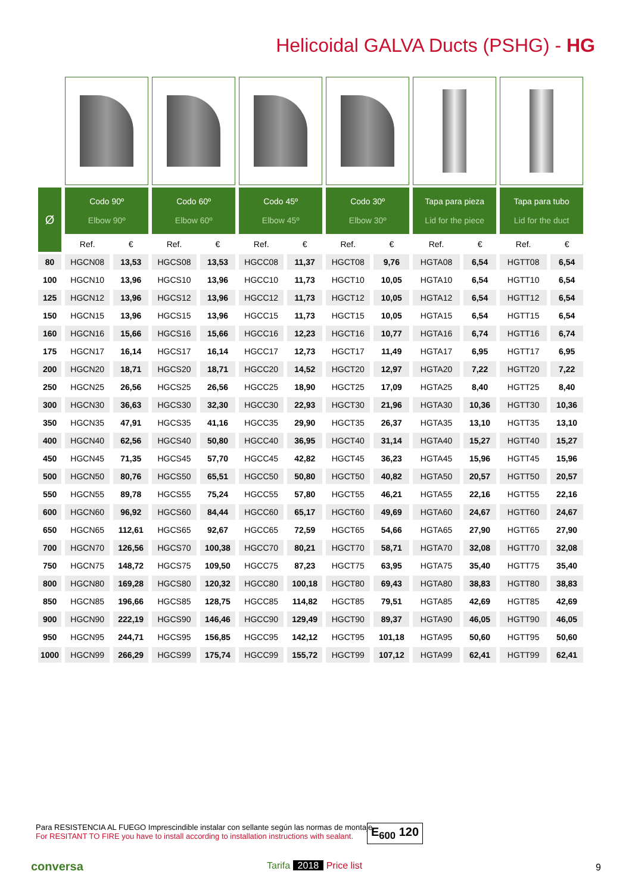Helicoidal GALVA Ducts (PSHG) - HG
| Ø | Codo 90º Elbow 90º | | Codo 60º Elbow 60º | | Codo 45º Elbow 45º | | Codo 30º Elbow 30º | | Tapa para pieza Lid for the piece | | Tapa para tubo Lid for the duct | |
| --- | --- | --- | --- | --- | --- | --- | --- | --- | --- | --- | --- | --- |
| | Ref. | € | Ref. | € | Ref. | € | Ref. | € | Ref. | € | Ref. | € |
| 80 | HGCN08 | 13,53 | HGCS08 | 13,53 | HGCC08 | 11,37 | HGCT08 | 9,76 | HGTA08 | 6,54 | HGTT08 | 6,54 |
| 100 | HGCN10 | 13,96 | HGCS10 | 13,96 | HGCC10 | 11,73 | HGCT10 | 10,05 | HGTA10 | 6,54 | HGTT10 | 6,54 |
| 125 | HGCN12 | 13,96 | HGCS12 | 13,96 | HGCC12 | 11,73 | HGCT12 | 10,05 | HGTA12 | 6,54 | HGTT12 | 6,54 |
| 150 | HGCN15 | 13,96 | HGCS15 | 13,96 | HGCC15 | 11,73 | HGCT15 | 10,05 | HGTA15 | 6,54 | HGTT15 | 6,54 |
| 160 | HGCN16 | 15,66 | HGCS16 | 15,66 | HGCC16 | 12,23 | HGCT16 | 10,77 | HGTA16 | 6,74 | HGTT16 | 6,74 |
| 175 | HGCN17 | 16,14 | HGCS17 | 16,14 | HGCC17 | 12,73 | HGCT17 | 11,49 | HGTA17 | 6,95 | HGTT17 | 6,95 |
| 200 | HGCN20 | 18,71 | HGCS20 | 18,71 | HGCC20 | 14,52 | HGCT20 | 12,97 | HGTA20 | 7,22 | HGTT20 | 7,22 |
| 250 | HGCN25 | 26,56 | HGCS25 | 26,56 | HGCC25 | 18,90 | HGCT25 | 17,09 | HGTA25 | 8,40 | HGTT25 | 8,40 |
| 300 | HGCN30 | 36,63 | HGCS30 | 32,30 | HGCC30 | 22,93 | HGCT30 | 21,96 | HGTA30 | 10,36 | HGTT30 | 10,36 |
| 350 | HGCN35 | 47,91 | HGCS35 | 41,16 | HGCC35 | 29,90 | HGCT35 | 26,37 | HGTA35 | 13,10 | HGTT35 | 13,10 |
| 400 | HGCN40 | 62,56 | HGCS40 | 50,80 | HGCC40 | 36,95 | HGCT40 | 31,14 | HGTA40 | 15,27 | HGTT40 | 15,27 |
| 450 | HGCN45 | 71,35 | HGCS45 | 57,70 | HGCC45 | 42,82 | HGCT45 | 36,23 | HGTA45 | 15,96 | HGTT45 | 15,96 |
| 500 | HGCN50 | 80,76 | HGCS50 | 65,51 | HGCC50 | 50,80 | HGCT50 | 40,82 | HGTA50 | 20,57 | HGTT50 | 20,57 |
| 550 | HGCN55 | 89,78 | HGCS55 | 75,24 | HGCC55 | 57,80 | HGCT55 | 46,21 | HGTA55 | 22,16 | HGTT55 | 22,16 |
| 600 | HGCN60 | 96,92 | HGCS60 | 84,44 | HGCC60 | 65,17 | HGCT60 | 49,69 | HGTA60 | 24,67 | HGTT60 | 24,67 |
| 650 | HGCN65 | 112,61 | HGCS65 | 92,67 | HGCC65 | 72,59 | HGCT65 | 54,66 | HGTA65 | 27,90 | HGTT65 | 27,90 |
| 700 | HGCN70 | 126,56 | HGCS70 | 100,38 | HGCC70 | 80,21 | HGCT70 | 58,71 | HGTA70 | 32,08 | HGTT70 | 32,08 |
| 750 | HGCN75 | 148,72 | HGCS75 | 109,50 | HGCC75 | 87,23 | HGCT75 | 63,95 | HGTA75 | 35,40 | HGTT75 | 35,40 |
| 800 | HGCN80 | 169,28 | HGCS80 | 120,32 | HGCC80 | 100,18 | HGCT80 | 69,43 | HGTA80 | 38,83 | HGTT80 | 38,83 |
| 850 | HGCN85 | 196,66 | HGCS85 | 128,75 | HGCC85 | 114,82 | HGCT85 | 79,51 | HGTA85 | 42,69 | HGTT85 | 42,69 |
| 900 | HGCN90 | 222,19 | HGCS90 | 146,46 | HGCC90 | 129,49 | HGCT90 | 89,37 | HGTA90 | 46,05 | HGTT90 | 46,05 |
| 950 | HGCN95 | 244,71 | HGCS95 | 156,85 | HGCC95 | 142,12 | HGCT95 | 101,18 | HGTA95 | 50,60 | HGTT95 | 50,60 |
| 1000 | HGCN99 | 266,29 | HGCS99 | 175,74 | HGCC99 | 155,72 | HGCT99 | 107,12 | HGTA99 | 62,41 | HGTT99 | 62,41 |
Para RESISTENCIA AL FUEGO Imprescindible instalar con sellante según las normas de montaje.
For RESITANT TO FIRE you have to install according to installation instructions with sealant.
E<sub>600</sub> 120
conversa Tarifa 2018 Price list 9